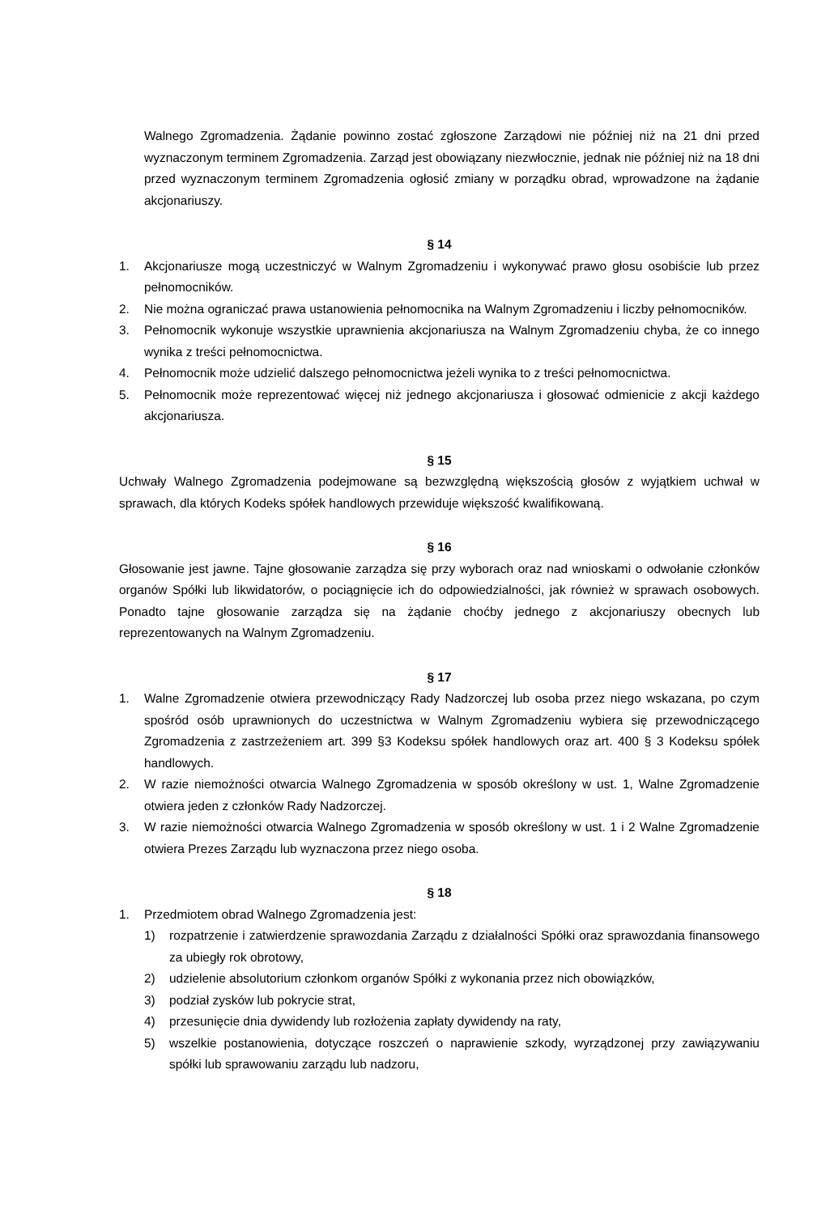Walnego Zgromadzenia. Żądanie powinno zostać zgłoszone Zarządowi nie później niż na 21 dni przed wyznaczonym terminem Zgromadzenia. Zarząd jest obowiązany niezwłocznie, jednak nie później niż na 18 dni przed wyznaczonym terminem Zgromadzenia ogłosić zmiany w porządku obrad, wprowadzone na żądanie akcjonariuszy.
§ 14
1. Akcjonariusze mogą uczestniczyć w Walnym Zgromadzeniu i wykonywać prawo głosu osobiście lub przez pełnomocników.
2. Nie można ograniczać prawa ustanowienia pełnomocnika na Walnym Zgromadzeniu i liczby pełnomocników.
3. Pełnomocnik wykonuje wszystkie uprawnienia akcjonariusza na Walnym Zgromadzeniu chyba, że co innego wynika z treści pełnomocnictwa.
4. Pełnomocnik może udzielić dalszego pełnomocnictwa jeżeli wynika to z treści pełnomocnictwa.
5. Pełnomocnik może reprezentować więcej niż jednego akcjonariusza i głosować odmienicie z akcji każdego akcjonariusza.
§ 15
Uchwały Walnego Zgromadzenia podejmowane są bezwzględną większością głosów z wyjątkiem uchwał w sprawach, dla których Kodeks spółek handlowych przewiduje większość kwalifikowaną.
§ 16
Głosowanie jest jawne. Tajne głosowanie zarządza się przy wyborach oraz nad wnioskami o odwołanie członków organów Spółki lub likwidatorów, o pociągnięcie ich do odpowiedzialności, jak również w sprawach osobowych. Ponadto tajne głosowanie zarządza się na żądanie choćby jednego z akcjonariuszy obecnych lub reprezentowanych na Walnym Zgromadzeniu.
§ 17
1. Walne Zgromadzenie otwiera przewodniczący Rady Nadzorczej lub osoba przez niego wskazana, po czym spośród osób uprawnionych do uczestnictwa w Walnym Zgromadzeniu wybiera się przewodniczącego Zgromadzenia z zastrzeżeniem art. 399 §3 Kodeksu spółek handlowych oraz art. 400 § 3 Kodeksu spółek handlowych.
2. W razie niemożności otwarcia Walnego Zgromadzenia w sposób określony w ust. 1, Walne Zgromadzenie otwiera jeden z członków Rady Nadzorczej.
3. W razie niemożności otwarcia Walnego Zgromadzenia w sposób określony w ust. 1 i 2 Walne Zgromadzenie otwiera Prezes Zarządu lub wyznaczona przez niego osoba.
§ 18
1. Przedmiotem obrad Walnego Zgromadzenia jest:
1) rozpatrzenie i zatwierdzenie sprawozdania Zarządu z działalności Spółki oraz sprawozdania finansowego za ubiegły rok obrotowy,
2) udzielenie absolutorium członkom organów Spółki z wykonania przez nich obowiązków,
3) podział zysków lub pokrycie strat,
4) przesunięcie dnia dywidendy lub rozłożenia zapłaty dywidendy na raty,
5) wszelkie postanowienia, dotyczące roszczeń o naprawienie szkody, wyrządzonej przy zawiązywaniu spółki lub sprawowaniu zarządu lub nadzoru,